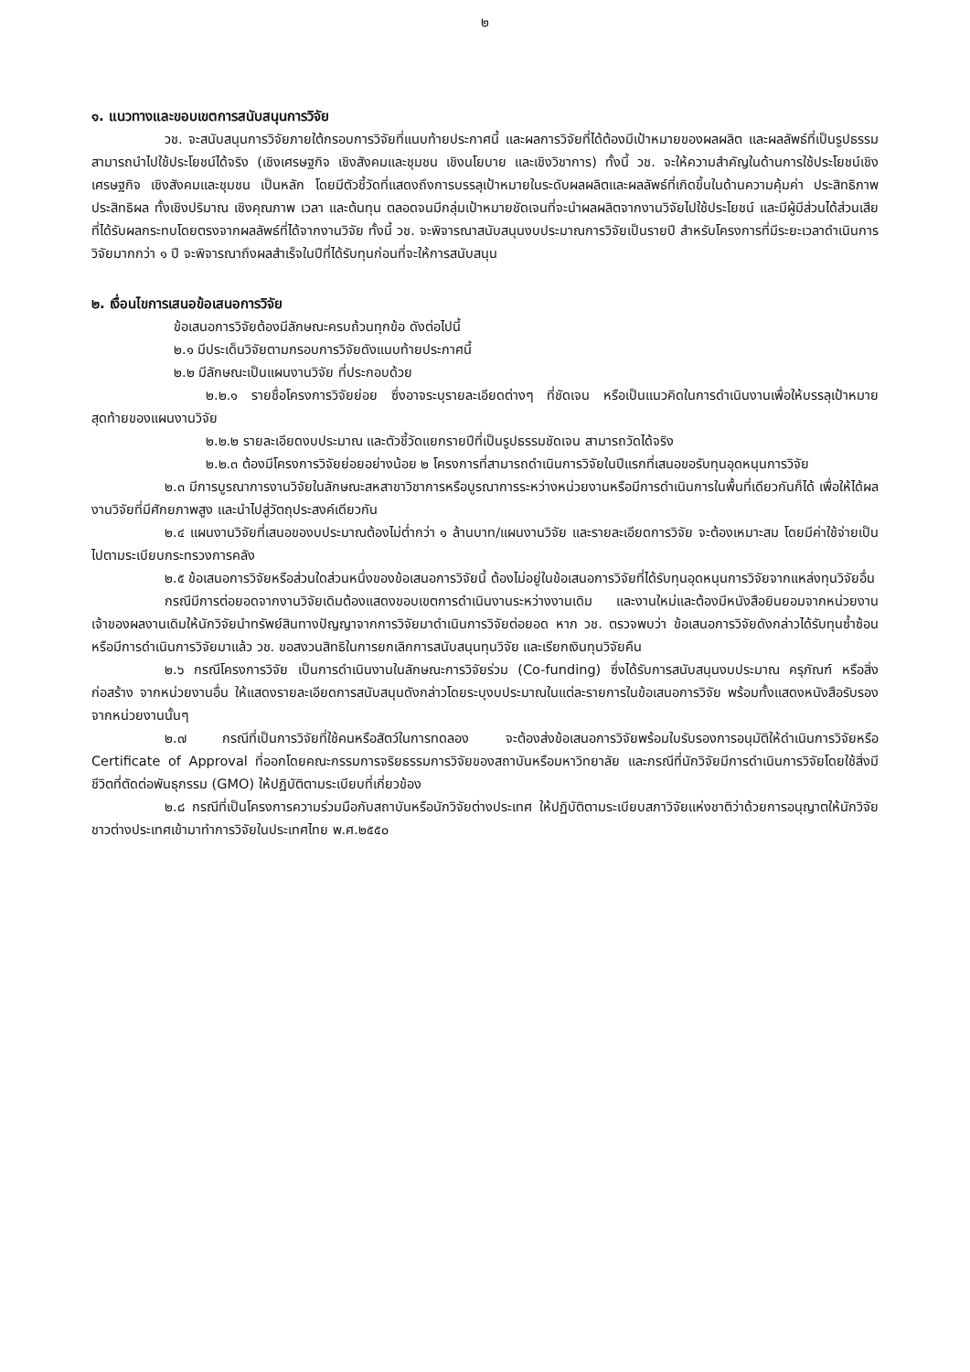๒
๑. แนวทางและขอบเขตการสนับสนุนการวิจัย
วช. จะสนับสนุนการวิจัยภายใต้กรอบการวิจัยที่แนบท้ายประกาศนี้ และผลการวิจัยที่ได้ต้องมีเป้าหมายของผลผลิต และผลลัพธ์ที่เป็นรูปธรรม สามารถนำไปใช้ประโยชน์ได้จริง (เชิงเศรษฐกิจ เชิงสังคมและชุมชน เชิงนโยบาย และเชิงวิชาการ) ทั้งนี้ วช. จะให้ความสำคัญในด้านการใช้ประโยชน์เชิงเศรษฐกิจ เชิงสังคมและชุมชน เป็นหลัก โดยมีตัวชี้วัดที่แสดงถึงการบรรลุเป้าหมายในระดับผลผลิตและผลลัพธ์ที่เกิดขึ้นในด้านความคุ้มค่า ประสิทธิภาพ ประสิทธิผล ทั้งเชิงปริมาณ เชิงคุณภาพ เวลา และต้นทุน ตลอดจนมีกลุ่มเป้าหมายชัดเจนที่จะนำผลผลิตจากงานวิจัยไปใช้ประโยชน์ และมีผู้มีส่วนได้ส่วนเสียที่ได้รับผลกระทบโดยตรงจากผลลัพธ์ที่ได้จากงานวิจัย ทั้งนี้ วช. จะพิจารณาสนับสนุนงบประมาณการวิจัยเป็นรายปี สำหรับโครงการที่มีระยะเวลาดำเนินการวิจัยมากกว่า ๑ ปี จะพิจารณาถึงผลสำเร็จในปีที่ได้รับทุนก่อนที่จะให้การสนับสนุน
๒. เงื่อนไขการเสนอข้อเสนอการวิจัย
ข้อเสนอการวิจัยต้องมีลักษณะครบถ้วนทุกข้อ ดังต่อไปนี้
๒.๑ มีประเด็นวิจัยตามกรอบการวิจัยดังแนบท้ายประกาศนี้
๒.๒ มีลักษณะเป็นแผนงานวิจัย ที่ประกอบด้วย
๒.๒.๑ รายชื่อโครงการวิจัยย่อย ซึ่งอาจระบุรายละเอียดต่างๆ ที่ชัดเจน หรือเป็นแนวคิดในการดำเนินงานเพื่อให้บรรลุเป้าหมายสุดท้ายของแผนงานวิจัย
๒.๒.๒ รายละเอียดงบประมาณ และตัวชี้วัดแยกรายปีที่เป็นรูปธรรมชัดเจน สามารถวัดได้จริง
๒.๒.๓ ต้องมีโครงการวิจัยย่อยอย่างน้อย ๒ โครงการที่สามารถดำเนินการวิจัยในปีแรกที่เสนอขอรับทุนอุดหนุนการวิจัย
๒.๓ มีการบูรณาการงานวิจัยในลักษณะสหสาขาวิชาการหรือบูรณาการระหว่างหน่วยงานหรือมีการดำเนินการในพื้นที่เดียวกันก็ได้ เพื่อให้ได้ผลงานวิจัยที่มีศักยภาพสูง และนำไปสู่วัตถุประสงค์เดียวกัน
๒.๔ แผนงานวิจัยที่เสนอของบประมาณต้องไม่ต่ำกว่า ๑ ล้านบาท/แผนงานวิจัย และรายละเอียดการวิจัย จะต้องเหมาะสม โดยมีค่าใช้จ่ายเป็นไปตามระเบียบกระทรวงการคลัง
๒.๕ ข้อเสนอการวิจัยหรือส่วนใดส่วนหนึ่งของข้อเสนอการวิจัยนี้ ต้องไม่อยู่ในข้อเสนอการวิจัยที่ได้รับทุนอุดหนุนการวิจัยจากแหล่งทุนวิจัยอื่น
กรณีมีการต่อยอดจากงานวิจัยเดิมต้องแสดงขอบเขตการดำเนินงานระหว่างงานเดิม และงานใหม่และต้องมีหนังสือยินยอมจากหน่วยงานเจ้าของผลงานเดิมให้นักวิจัยนำทรัพย์สินทางปัญญาจากการวิจัยมาดำเนินการวิจัยต่อยอด หาก วช. ตรวจพบว่า ข้อเสนอการวิจัยดังกล่าวได้รับทุนซ้ำซ้อนหรือมีการดำเนินการวิจัยมาแล้ว วช. ขอสงวนสิทธิในการยกเลิกการสนับสนุนทุนวิจัย และเรียกเงินทุนวิจัยคืน
๒.๖ กรณีโครงการวิจัย เป็นการดำเนินงานในลักษณะการวิจัยร่วม (Co-funding) ซึ่งได้รับการสนับสนุนงบประมาณ ครุภัณฑ์ หรือสิ่งก่อสร้าง จากหน่วยงานอื่น ให้แสดงรายละเอียดการสนับสนุนดังกล่าวโดยระบุงบประมาณในแต่ละรายการในข้อเสนอการวิจัย พร้อมทั้งแสดงหนังสือรับรองจากหน่วยงานนั้นๆ
๒.๗ กรณีที่เป็นการวิจัยที่ใช้คนหรือสัตว์ในการทดลอง จะต้องส่งข้อเสนอการวิจัยพร้อมใบรับรองการอนุมัติให้ดำเนินการวิจัยหรือ Certificate of Approval ที่ออกโดยคณะกรรมการจริยธรรมการวิจัยของสถาบันหรือมหาวิทยาลัย และกรณีที่นักวิจัยมีการดำเนินการวิจัยโดยใช้สิ่งมีชีวิตที่ตัดต่อพันธุกรรม (GMO) ให้ปฏิบัติตามระเบียบที่เกี่ยวข้อง
๒.๘ กรณีที่เป็นโครงการความร่วมมือกับสถาบันหรือนักวิจัยต่างประเทศ ให้ปฏิบัติตามระเบียบสภาวิจัยแห่งชาติว่าด้วยการอนุญาตให้นักวิจัยชาวต่างประเทศเข้ามาทำการวิจัยในประเทศไทย พ.ศ.๒๕๕๐